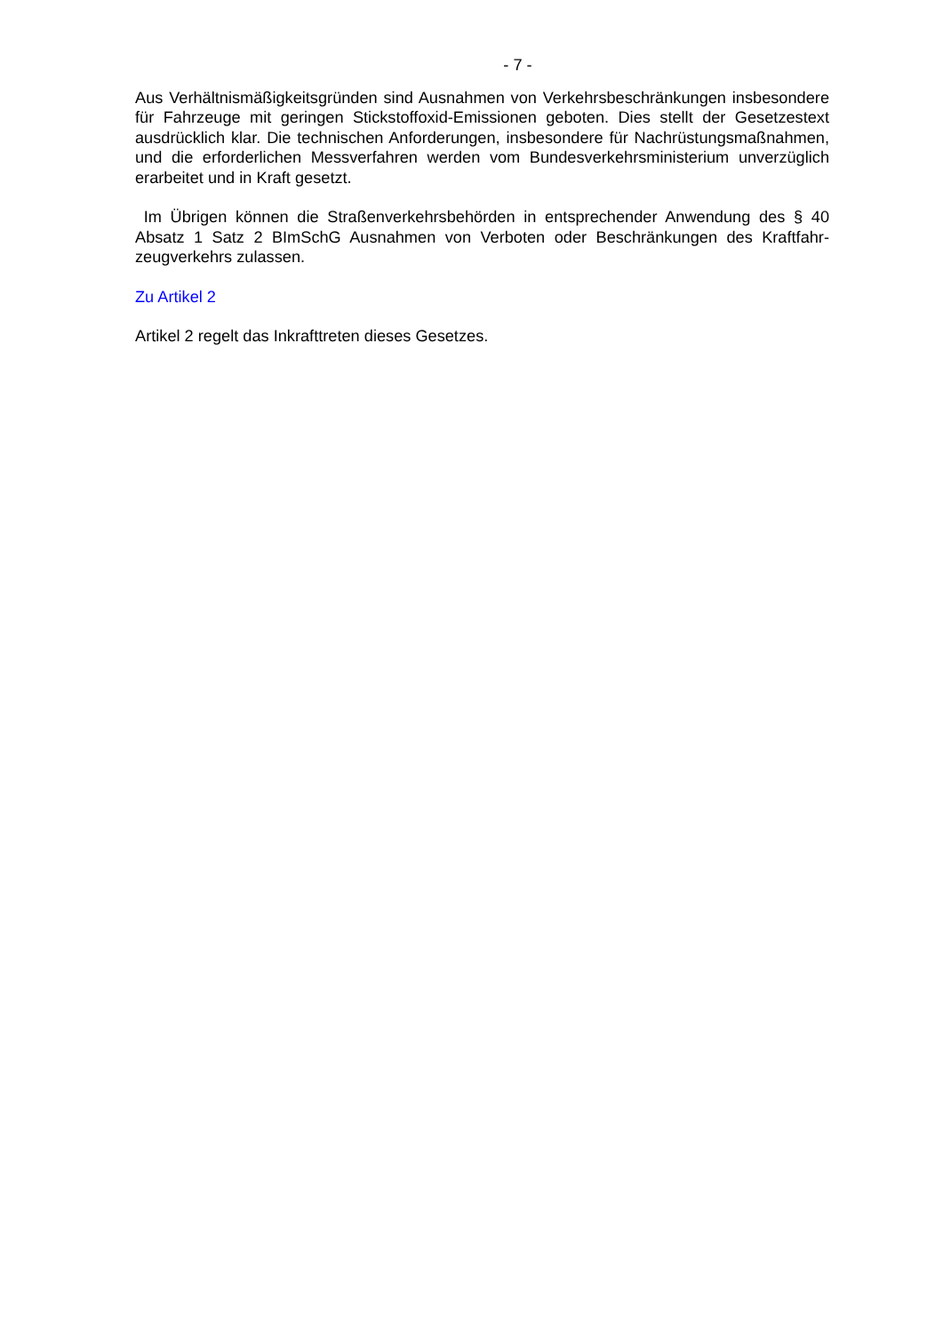- 7 -
Aus Verhältnismäßigkeitsgründen sind Ausnahmen von Verkehrsbeschränkungen insbe­sondere für Fahrzeuge mit geringen Stickstoffoxid-Emissionen geboten. Dies stellt der Ge­setzestext ausdrücklich klar. Die technischen Anforderungen, insbesondere für Nachrüs­tungsmaßnahmen, und die erforderlichen Messverfahren werden vom Bundesverkehrsmi­nisterium unverzüglich erarbeitet und in Kraft gesetzt.
Im Übrigen können die Straßenverkehrsbehörden in entsprechender Anwendung des § 40 Absatz 1 Satz 2 BImSchG Ausnahmen von Verboten oder Beschränkungen des Kraftfahr­zeugverkehrs zulassen.
Zu Artikel 2
Artikel 2 regelt das Inkrafttreten dieses Gesetzes.